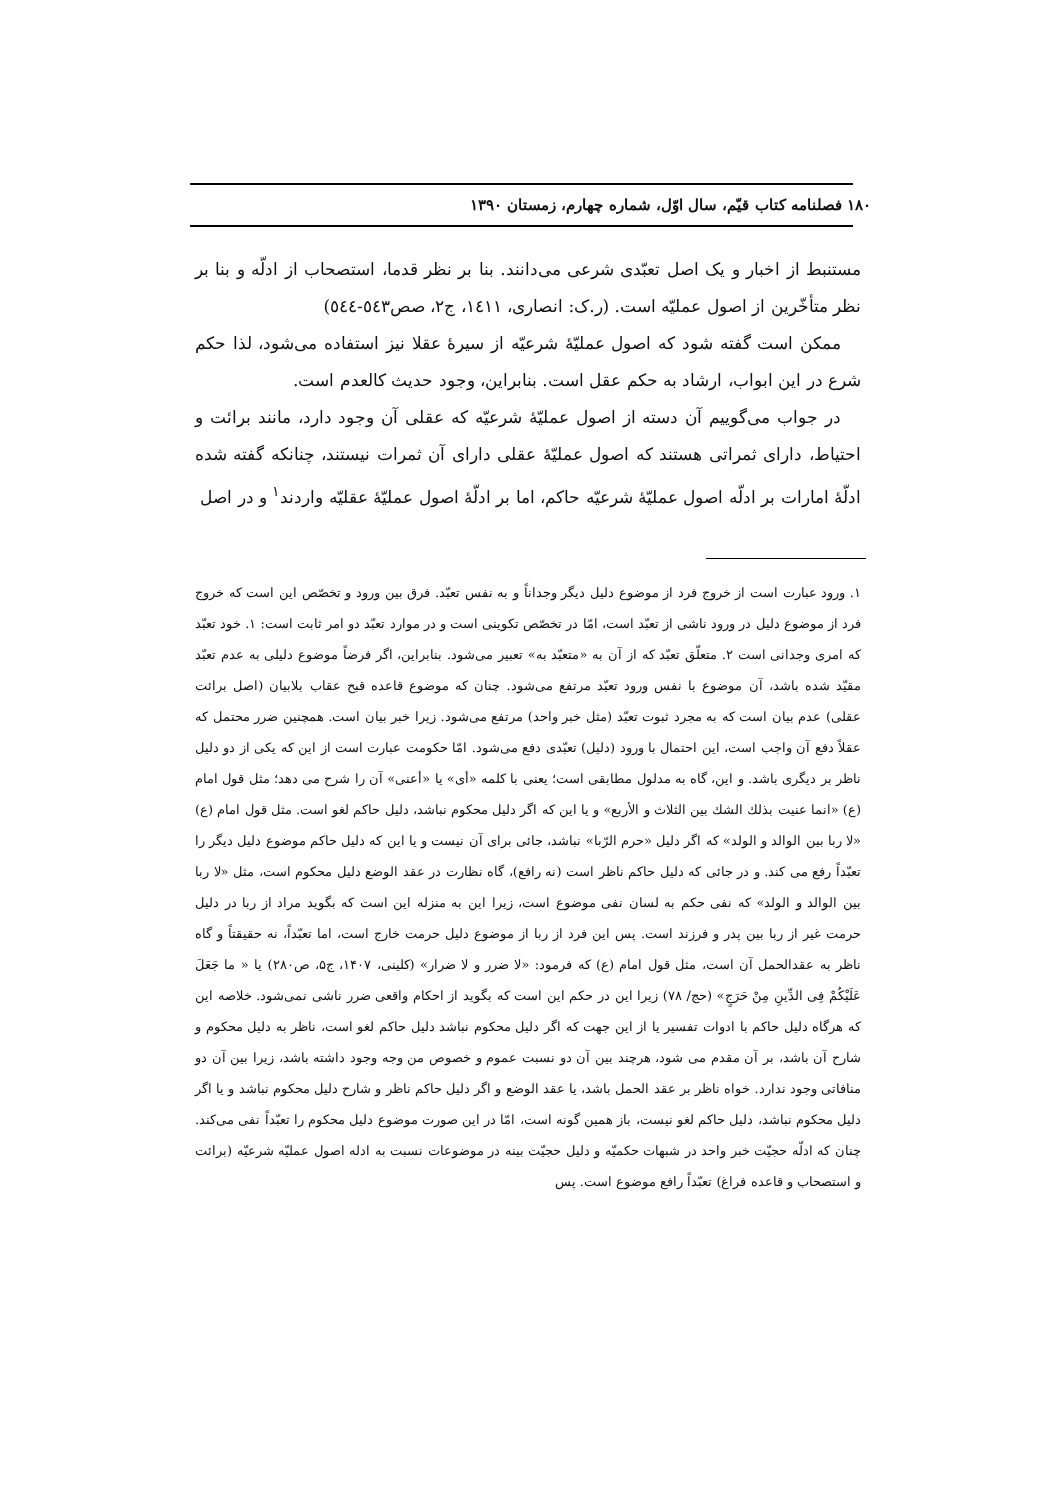۱۸۰ فصلنامه کتاب قیّم، سال اوّل، شماره چهارم، زمستان ۱۳۹۰
مستنبط از اخبار و یک اصل تعبّدی شرعی می‌دانند. بنا بر نظر قدما، استصحاب از ادلّه و بنا بر نظر متأخّرین از اصول عملیّه است. (ر.ک: انصاری، ۱٤۱۱، ج۲، صص٥٤۳-٥٤٤)
ممکن است گفته شود که اصول عملیّهٔ شرعیّه از سیرهٔ عقلا نیز استفاده می‌شود، لذا حکم شرع در این ابواب، ارشاد به حکم عقل است. بنابراین، وجود حدیث کالعدم است.
در جواب می‌گوییم آن دسته از اصول عملیّهٔ شرعیّه که عقلی آن وجود دارد، مانند برائت و احتیاط، دارای ثمراتی هستند که اصول عملیّهٔ عقلی دارای آن ثمرات نیستند، چنانکه گفته شده ادلّهٔ امارات بر ادلّه اصول عملیّهٔ شرعیّه حاکم، اما بر ادلّهٔ اصول عملیّهٔ عقلیّه واردند<sup>۱</sup> و در اصل
۱. ورود عبارت است از خروج فرد از موضوع دلیل دیگر وجداناً و به نفس تعبّد. فرق بین ورود و تخصّص این است که خروج فرد از موضوع دلیل در ورود ناشی از تعبّد است، امّا در تخصّص تکوینی است و در موارد تعبّد دو امر ثابت است: ۱. خود تعبّد که امری وجدانی است ۲. متعلّق تعبّد که از آن به «متعبّد به» تعبیر می‌شود. بنابراین، اگر فرضاً موضوع دلیلی به عدم تعبّد مقیّد شده باشد، آن موضوع با نفس ورود تعبّد مرتفع می‌شود. چنان که موضوع قاعده قبح عقاب بلابیان (اصل برائت عقلی) عدم بیان است که به مجرد ثبوت تعبّد (مثل خبر واحد) مرتفع می‌شود. زیرا خبر بیان است. همچنین ضرر محتمل که عقلاً دفع آن واجب است، این احتمال با ورود (دلیل) تعبّدی دفع می‌شود. امّا حکومت عبارت است از این که یکی از دو دلیل ناظر بر دیگری باشد. و این، گاه به مدلول مطابقی است؛ یعنی با کلمه «أی» یا «أعنی» آن را شرح می دهد؛ مثل قول امام (ع) «انما عنیت بذلك الشك بین الثلاث و الأربع» و یا این که اگر دلیل محکوم نباشد، دلیل حاکم لغو است. مثل قول امام (ع) «لا ربا بین الوالد و الولد» که اگر دلیل «حرم الرّبا» نباشد، جائی برای آن نیست و یا این که دلیل حاکم موضوع دلیل دیگر را تعبّداً رفع می کند. و در جائی که دلیل حاکم ناظر است (نه رافع)، گاه نظارت در عقد الوضع دلیل محکوم است، مثل «لا ربا بین الوالد و الولد» که نفی حکم به لسان نفی موضوع است، زیرا این به منزله این است که بگوید مراد از ربا در دلیل حرمت غیر از ربا بین پدر و فرزند است. پس این فرد از ربا از موضوع دلیل حرمت خارج است، اما تعبّداً، نه حقیقتاً و گاه ناظر به عقدالحمل آن است، مثل قول امام (ع) که فرمود: «لا ضرر و لا ضرار» (کلینی، ۱۴۰۷، ج۵، ص۲۸۰) یا « ما جَعَلَ عَلَیْکُمْ فِی الدِّینِ مِنْ حَرَجٍ» (حج/ ۷۸) زیرا این در حکم این است که بگوید از احکام واقعی ضرر ناشی نمی‌شود. خلاصه این که هرگاه دلیل حاکم با ادوات تفسیر یا از این جهت که اگر دلیل محکوم نباشد دلیل حاکم لغو است، ناظر به دلیل محکوم و شارح آن باشد، بر آن مقدم می شود، هرچند بین آن دو نسبت عموم و خصوص من وجه وجود داشته باشد، زیرا بین آن دو منافاتی وجود ندارد. خواه ناظر بر عقد الحمل باشد، یا عقد الوضع و اگر دلیل حاکم ناظر و شارح دلیل محکوم نباشد و یا اگر دلیل محکوم نباشد، دلیل حاکم لغو نیست، باز همین گونه است، امّا در این صورت موضوع دلیل محکوم را تعبّداً نفی می‌کند. چنان که ادلّه حجیّت خبر واحد در شبهات حکمیّه و دلیل حجیّت بینه در موضوعات نسبت به ادله اصول عملیّه شرعیّه (برائت و استصحاب و قاعده فراغ) تعبّداً رافع موضوع است. پس